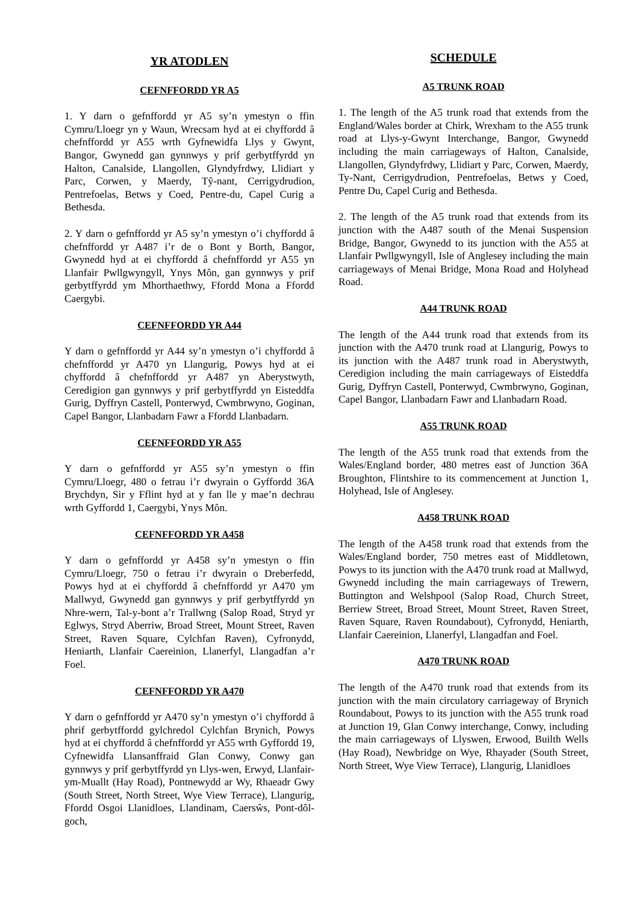YR ATODLEN
CEFNFFORDD YR A5
1. Y darn o gefnffordd yr A5 sy’n ymestyn o ffin Cymru/Lloegr yn y Waun, Wrecsam hyd at ei chyffordd â chefnffordd yr A55 wrth Gyfnewidfa Llys y Gwynt, Bangor, Gwynedd gan gynnwys y prif gerbytffyrdd yn Halton, Canalside, Llangollen, Glyndyfrdwy, Llidiart y Parc, Corwen, y Maerdy, Tŷ-nant, Cerrigydrudion, Pentrefoelas, Betws y Coed, Pentre-du, Capel Curig a Bethesda.
2. Y darn o gefnffordd yr A5 sy’n ymestyn o’i chyffordd â chefnffordd yr A487 i’r de o Bont y Borth, Bangor, Gwynedd hyd at ei chyffordd â chefnffordd yr A55 yn Llanfair Pwllgwyngyll, Ynys Môn, gan gynnwys y prif gerbytffyrdd ym Mhorthaethwy, Ffordd Mona a Ffordd Caergybi.
CEFNFFORDD YR A44
Y darn o gefnffordd yr A44 sy’n ymestyn o’i chyffordd â chefnffordd yr A470 yn Llangurig, Powys hyd at ei chyffordd â chefnffordd yr A487 yn Aberystwyth, Ceredigion gan gynnwys y prif gerbytffyrdd yn Eisteddfa Gurig, Dyffryn Castell, Ponterwyd, Cwmbrwyno, Goginan, Capel Bangor, Llanbadarn Fawr a Ffordd Llanbadarn.
CEFNFFORDD YR A55
Y darn o gefnffordd yr A55 sy’n ymestyn o ffin Cymru/Lloegr, 480 o fetrau i’r dwyrain o Gyffordd 36A Brychdyn, Sir y Fflint hyd at y fan lle y mae’n dechrau wrth Gyffordd 1, Caergybi, Ynys Môn.
CEFNFFORDD YR A458
Y darn o gefnffordd yr A458 sy’n ymestyn o ffin Cymru/Lloegr, 750 o fetrau i’r dwyrain o Dreberfedd, Powys hyd at ei chyffordd â chefnffordd yr A470 ym Mallwyd, Gwynedd gan gynnwys y prif gerbytffyrdd yn Nhre-wern, Tal-y-bont a’r Trallwng (Salop Road, Stryd yr Eglwys, Stryd Aberriw, Broad Street, Mount Street, Raven Street, Raven Square, Cylchfan Raven), Cyfronydd, Heniarth, Llanfair Caereinion, Llanerfyl, Llangadfan a’r Foel.
CEFNFFORDD YR A470
Y darn o gefnffordd yr A470 sy’n ymestyn o’i chyffordd â phrif gerbytffordd gylchredol Cylchfan Brynich, Powys hyd at ei chyffordd â chefnffordd yr A55 wrth Gyffordd 19, Cyfnewidfa Llansanffraid Glan Conwy, Conwy gan gynnwys y prif gerbytffyrdd yn Llys-wen, Erwyd, Llanfair-ym-Muallt (Hay Road), Pontnewydd ar Wy, Rhaeadr Gwy (South Street, North Street, Wye View Terrace), Llangurig, Ffordd Osgoi Llanidloes, Llandinam, Caersŵs, Pont-dôl-goch,
SCHEDULE
A5 TRUNK ROAD
1. The length of the A5 trunk road that extends from the England/Wales border at Chirk, Wrexham to the A55 trunk road at Llys-y-Gwynt Interchange, Bangor, Gwynedd including the main carriageways of Halton, Canalside, Llangollen, Glyndyfrdwy, Llidiart y Parc, Corwen, Maerdy, Ty-Nant, Cerrigydrudion, Pentrefoelas, Betws y Coed, Pentre Du, Capel Curig and Bethesda.
2. The length of the A5 trunk road that extends from its junction with the A487 south of the Menai Suspension Bridge, Bangor, Gwynedd to its junction with the A55 at Llanfair Pwllgwyngyll, Isle of Anglesey including the main carriageways of Menai Bridge, Mona Road and Holyhead Road.
A44 TRUNK ROAD
The length of the A44 trunk road that extends from its junction with the A470 trunk road at Llangurig, Powys to its junction with the A487 trunk road in Aberystwyth, Ceredigion including the main carriageways of Eisteddfa Gurig, Dyffryn Castell, Ponterwyd, Cwmbrwyno, Goginan, Capel Bangor, Llanbadarn Fawr and Llanbadarn Road.
A55 TRUNK ROAD
The length of the A55 trunk road that extends from the Wales/England border, 480 metres east of Junction 36A Broughton, Flintshire to its commencement at Junction 1, Holyhead, Isle of Anglesey.
A458 TRUNK ROAD
The length of the A458 trunk road that extends from the Wales/England border, 750 metres east of Middletown, Powys to its junction with the A470 trunk road at Mallwyd, Gwynedd including the main carriageways of Trewern, Buttington and Welshpool (Salop Road, Church Street, Berriew Street, Broad Street, Mount Street, Raven Street, Raven Square, Raven Roundabout), Cyfronydd, Heniarth, Llanfair Caereinion, Llanerfyl, Llangadfan and Foel.
A470 TRUNK ROAD
The length of the A470 trunk road that extends from its junction with the main circulatory carriageway of Brynich Roundabout, Powys to its junction with the A55 trunk road at Junction 19, Glan Conwy interchange, Conwy, including the main carriageways of Llyswen, Erwood, Builth Wells (Hay Road), Newbridge on Wye, Rhayader (South Street, North Street, Wye View Terrace), Llangurig, Llanidloes